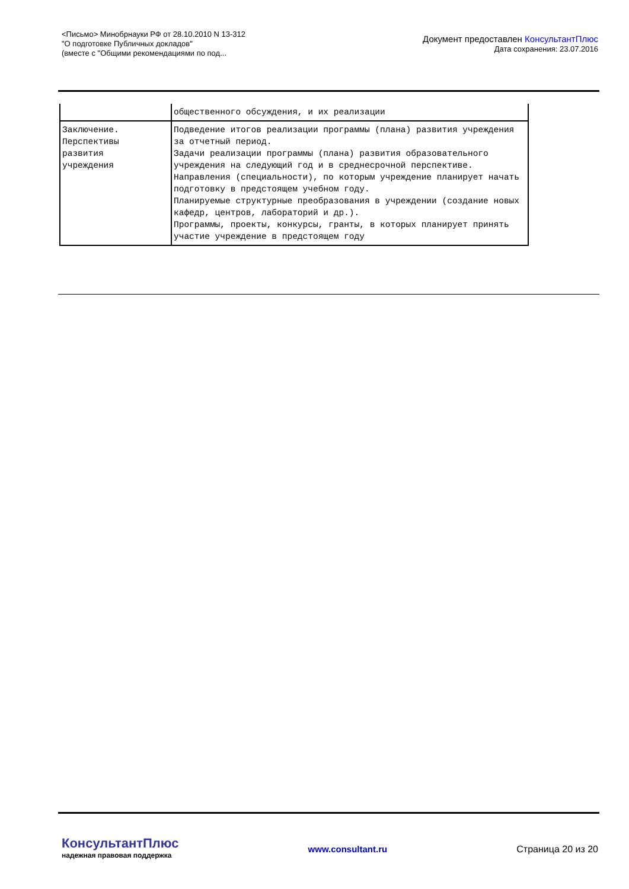<Письмо> Минобрнауки РФ от 28.10.2010 N 13-312
"О подготовке Публичных докладов"
(вместе с "Общими рекомендациями по под...
Документ предоставлен КонсультантПлюс
Дата сохранения: 23.07.2016
| | общественного обсуждения, и их реализации |
| Заключение. Перспективы развития учреждения | Подведение итогов реализации программы (плана) развития учреждения за отчетный период. Задачи реализации программы (плана) развития образовательного учреждения на следующий год и в среднесрочной перспективе. Направления (специальности), по которым учреждение планирует начать подготовку в предстоящем учебном году. Планируемые структурные преобразования в учреждении (создание новых кафедр, центров, лабораторий и др.). Программы, проекты, конкурсы, гранты, в которых планирует принять участие учреждение в предстоящем году |
КонсультантПлюс
надежная правовая поддержка
www.consultant.ru Страница 20 из 20